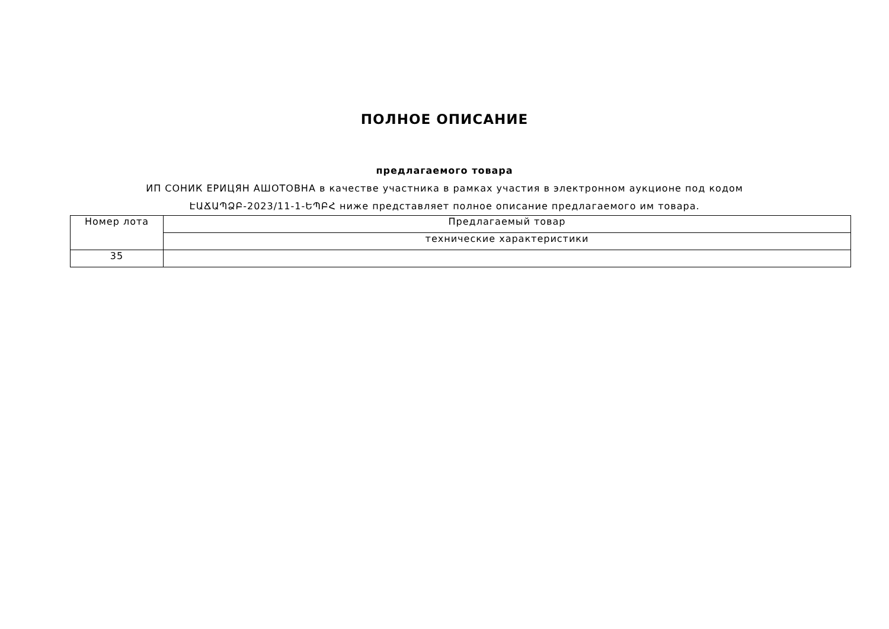ПОЛНОЕ ОПИСАНИЕ
предлагаемого товара
ИП СОНИК ЕРИЦЯН АШОТОВНА в качестве участника в рамках участия в электронном аукционе под кодом
ԷԱՃԱՊՁԲ-2023/11-1-ԵՊԲՀ ниже представляет полное описание предлагаемого им товара.
| Номер лота | Предлагаемый товар |
| | технические характеристики |
| 35 | |